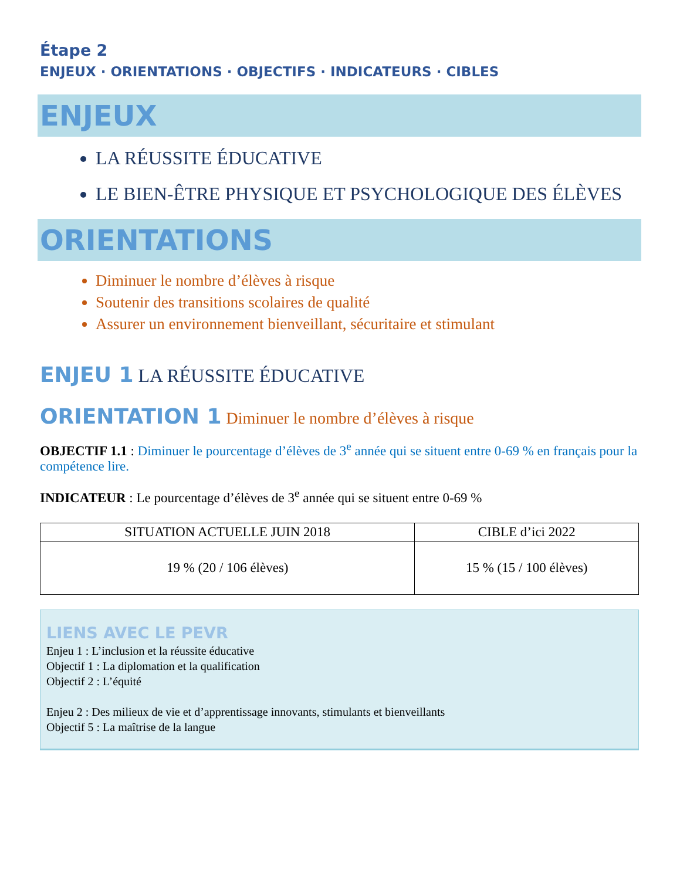Étape 2
ENJEUX · ORIENTATIONS · OBJECTIFS · INDICATEURS · CIBLES
ENJEUX
LA RÉUSSITE ÉDUCATIVE
LE BIEN-ÊTRE PHYSIQUE ET PSYCHOLOGIQUE DES ÉLÈVES
ORIENTATIONS
Diminuer le nombre d’élèves à risque
Soutenir des transitions scolaires de qualité
Assurer un environnement bienveillant, sécuritaire et stimulant
ENJEU 1 LA RÉUSSITE ÉDUCATIVE
ORIENTATION 1 Diminuer le nombre d’élèves à risque
OBJECTIF 1.1 : Diminuer le pourcentage d’élèves de 3<sup>e</sup> année qui se situent entre 0-69 % en français pour la compétence lire.
INDICATEUR : Le pourcentage d’élèves de 3<sup>e</sup> année qui se situent entre 0-69 %
| SITUATION ACTUELLE JUIN 2018 | CIBLE d’ici 2022 |
| --- | --- |
| 19 % (20 / 106 élèves) | 15 % (15 / 100 élèves) |
LIENS AVEC LE PEVR
Enjeu 1 : L’inclusion et la réussite éducative
Objectif 1 : La diplomation et la qualification
Objectif 2 : L’équité
Enjeu 2 : Des milieux de vie et d’apprentissage innovants, stimulants et bienveillants
Objectif 5 : La maîtrise de la langue